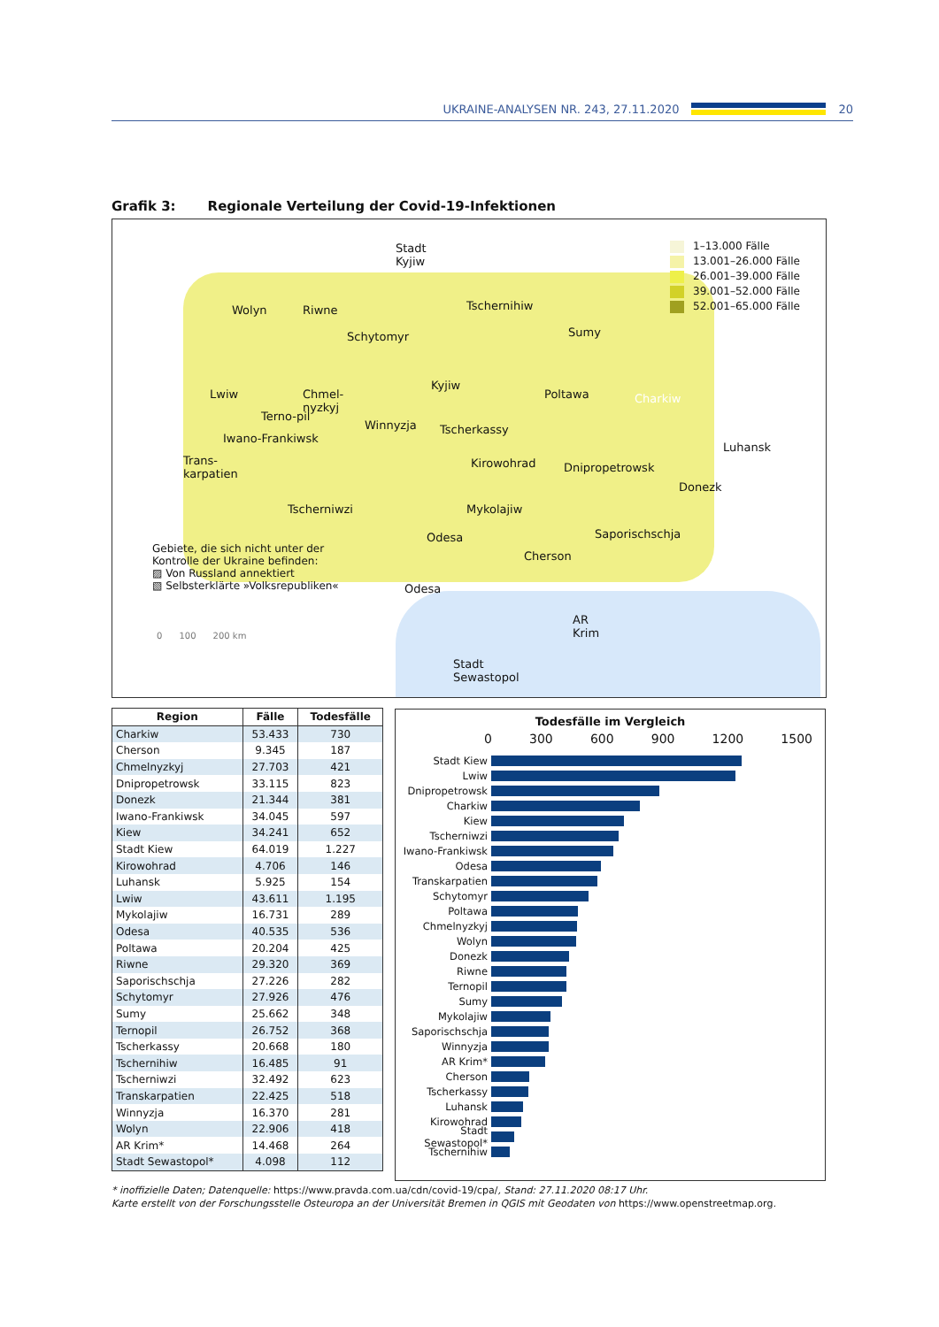UKRAINE-ANALYSEN NR. 243, 27.11.2020
20
Grafik 3: Regionale Verteilung der Covid-19-Infektionen
Stadt
Kyjiw
Wolyn Riwne
Schytomyr
Tschernihiw
Sumy
Lwiw
Chmel-
nyzkyj
Kyjiw
Poltawa Charkiw
Terno-pil
Winnyzja Tscherkassy
Luhansk
Iwano-Frankiwsk
Trans-
karpatien
Kirowohrad Dnipropetrowsk
Donezk
Tscherniwzi Mykolajiw
Odesa Saporischschja
Cherson
Gebiete, die sich nicht unter der
Kontrolle der Ukraine befinden:
▨ Von Russland annektiert
▧ Selbsterklärte »Volksrepubliken«
Odesa
AR
Krim
0 100 200 km
Stadt
Sewastopol
1–13.000 Fälle
13.001–26.000 Fälle
26.001–39.000 Fälle
39.001–52.000 Fälle
52.001–65.000 Fälle
| Region | Fälle | Todesfälle |
| --- | --- | --- |
| Charkiw | 53.433 | 730 |
| Cherson | 9.345 | 187 |
| Chmelnyzkyj | 27.703 | 421 |
| Dnipropetrowsk | 33.115 | 823 |
| Donezk | 21.344 | 381 |
| Iwano-Frankiwsk | 34.045 | 597 |
| Kiew | 34.241 | 652 |
| Stadt Kiew | 64.019 | 1.227 |
| Kirowohrad | 4.706 | 146 |
| Luhansk | 5.925 | 154 |
| Lwiw | 43.611 | 1.195 |
| Mykolajiw | 16.731 | 289 |
| Odesa | 40.535 | 536 |
| Poltawa | 20.204 | 425 |
| Riwne | 29.320 | 369 |
| Saporischschja | 27.226 | 282 |
| Schytomyr | 27.926 | 476 |
| Sumy | 25.662 | 348 |
| Ternopil | 26.752 | 368 |
| Tscherkassy | 20.668 | 180 |
| Tschernihiw | 16.485 | 91 |
| Tscherniwzi | 32.492 | 623 |
| Transkarpatien | 22.425 | 518 |
| Winnyzja | 16.370 | 281 |
| Wolyn | 22.906 | 418 |
| AR Krim* | 14.468 | 264 |
| Stadt Sewastopol* | 4.098 | 112 |
Todesfälle im Vergleich
0 300 600 900 1200 1500
Stadt Kiew
Lwiw
Dnipropetrowsk
Charkiw
Kiew
Tscherniwzi
Iwano-Frankiwsk
Odesa
Transkarpatien
Schytomyr
Poltawa
Chmelnyzkyj
Wolyn
Donezk
Riwne
Ternopil
Sumy
Mykolajiw
Saporischschja
Winnyzja
AR Krim*
Cherson
Tscherkassy
Luhansk
Kirowohrad
Stadt Sewastopol*
Tschernihiw
* inoffizielle Daten; Datenquelle: https://www.pravda.com.ua/cdn/covid-19/cpa/, Stand: 27.11.2020 08:17 Uhr.
Karte erstellt von der Forschungsstelle Osteuropa an der Universität Bremen in QGIS mit Geodaten von https://www.openstreetmap.org.